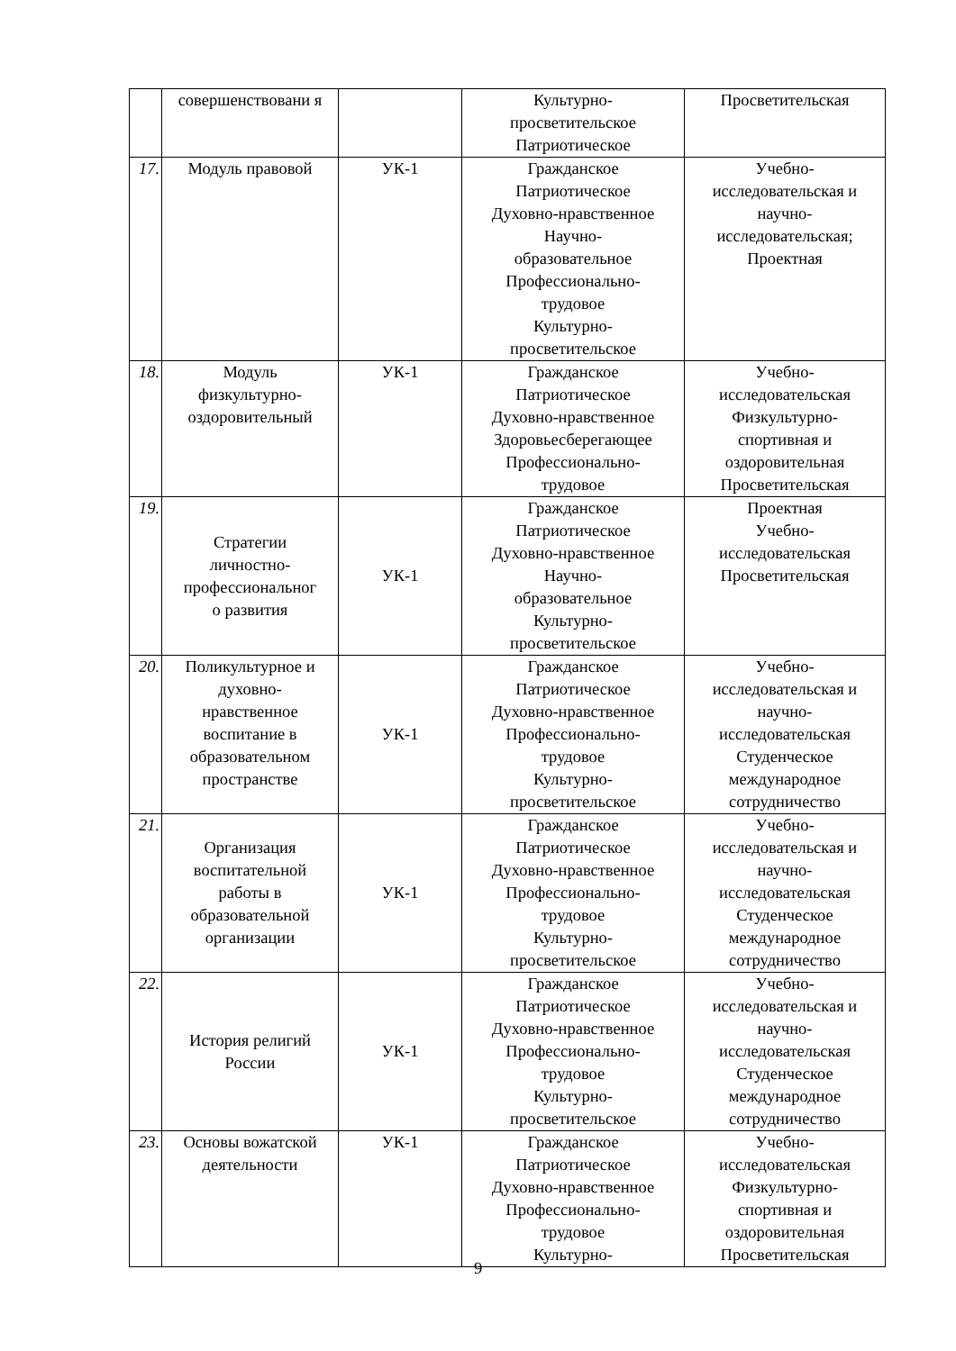| | совершенствовани я | | Культурно- просветительское Патриотическое | Просветительская |
| 17. | Модуль правовой | УК-1 | Гражданское Патриотическое Духовно-нравственное Научно- образовательное Профессионально- трудовое Культурно- просветительское | Учебно- исследовательская и научно- исследовательская; Проектная |
| 18. | Модуль физкультурно- оздоровительный | УК-1 | Гражданское Патриотическое Духовно-нравственное Здоровьесберегающее Профессионально- трудовое | Учебно- исследовательская Физкультурно- спортивная и оздоровительная Просветительская |
| 19. | Стратегии личностно- профессиональног о развития | УК-1 | Гражданское Патриотическое Духовно-нравственное Научно- образовательное Культурно- просветительское | Проектная Учебно- исследовательская Просветительская |
| 20. | Поликультурное и духовно- нравственное воспитание в образовательном пространстве | УК-1 | Гражданское Патриотическое Духовно-нравственное Профессионально- трудовое Культурно- просветительское | Учебно- исследовательская и научно- исследовательская Студенческое международное сотрудничество |
| 21. | Организация воспитательной работы в образовательной организации | УК-1 | Гражданское Патриотическое Духовно-нравственное Профессионально- трудовое Культурно- просветительское | Учебно- исследовательская и научно- исследовательская Студенческое международное сотрудничество |
| 22. | История религий России | УК-1 | Гражданское Патриотическое Духовно-нравственное Профессионально- трудовое Культурно- просветительское | Учебно- исследовательская и научно- исследовательская Студенческое международное сотрудничество |
| 23. | Основы вожатской деятельности | УК-1 | Гражданское Патриотическое Духовно-нравственное Профессионально- трудовое Культурно- | Учебно- исследовательская Физкультурно- спортивная и оздоровительная Просветительская |
9